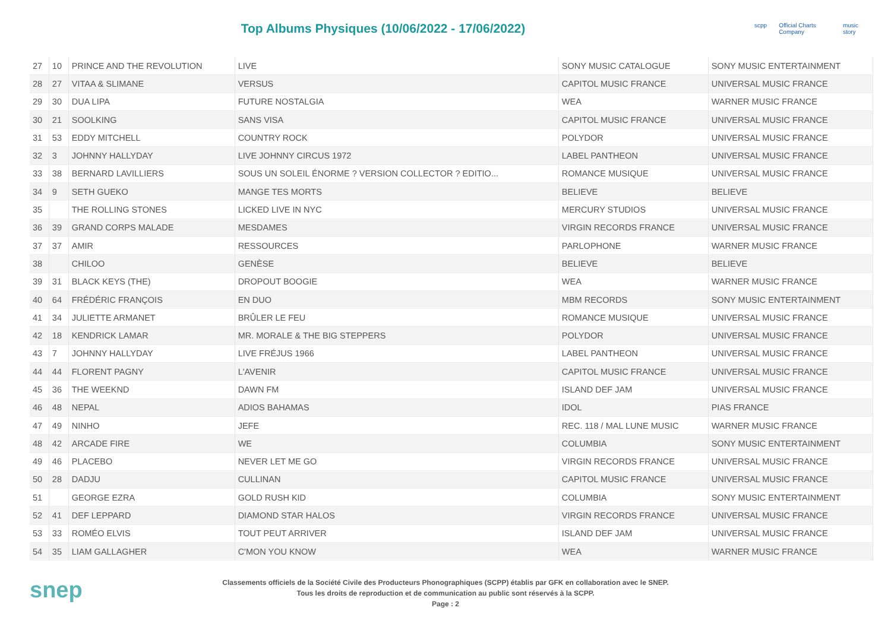Top Albums Physiques (10/06/2022 - 17/06/2022)
scpp Official Charts Company music story
| 27 | 10 | PRINCE AND THE REVOLUTION | LIVE | SONY MUSIC CATALOGUE | SONY MUSIC ENTERTAINMENT |
| 28 | 27 | VITAA & SLIMANE | VERSUS | CAPITOL MUSIC FRANCE | UNIVERSAL MUSIC FRANCE |
| 29 | 30 | DUA LIPA | FUTURE NOSTALGIA | WEA | WARNER MUSIC FRANCE |
| 30 | 21 | SOOLKING | SANS VISA | CAPITOL MUSIC FRANCE | UNIVERSAL MUSIC FRANCE |
| 31 | 53 | EDDY MITCHELL | COUNTRY ROCK | POLYDOR | UNIVERSAL MUSIC FRANCE |
| 32 | 3 | JOHNNY HALLYDAY | LIVE JOHNNY CIRCUS 1972 | LABEL PANTHEON | UNIVERSAL MUSIC FRANCE |
| 33 | 38 | BERNARD LAVILLIERS | SOUS UN SOLEIL ÉNORME ? VERSION COLLECTOR ? EDITIO... | ROMANCE MUSIQUE | UNIVERSAL MUSIC FRANCE |
| 34 | 9 | SETH GUEKO | MANGE TES MORTS | BELIEVE | BELIEVE |
| 35 | | THE ROLLING STONES | LICKED LIVE IN NYC | MERCURY STUDIOS | UNIVERSAL MUSIC FRANCE |
| 36 | 39 | GRAND CORPS MALADE | MESDAMES | VIRGIN RECORDS FRANCE | UNIVERSAL MUSIC FRANCE |
| 37 | 37 | AMIR | RESSOURCES | PARLOPHONE | WARNER MUSIC FRANCE |
| 38 | | CHILOO | GENÈSE | BELIEVE | BELIEVE |
| 39 | 31 | BLACK KEYS (THE) | DROPOUT BOOGIE | WEA | WARNER MUSIC FRANCE |
| 40 | 64 | FRÉDÉRIC FRANÇOIS | EN DUO | MBM RECORDS | SONY MUSIC ENTERTAINMENT |
| 41 | 34 | JULIETTE ARMANET | BRÛLER LE FEU | ROMANCE MUSIQUE | UNIVERSAL MUSIC FRANCE |
| 42 | 18 | KENDRICK LAMAR | MR. MORALE & THE BIG STEPPERS | POLYDOR | UNIVERSAL MUSIC FRANCE |
| 43 | 7 | JOHNNY HALLYDAY | LIVE FRÉJUS 1966 | LABEL PANTHEON | UNIVERSAL MUSIC FRANCE |
| 44 | 44 | FLORENT PAGNY | L'AVENIR | CAPITOL MUSIC FRANCE | UNIVERSAL MUSIC FRANCE |
| 45 | 36 | THE WEEKND | DAWN FM | ISLAND DEF JAM | UNIVERSAL MUSIC FRANCE |
| 46 | 48 | NEPAL | ADIOS BAHAMAS | IDOL | PIAS FRANCE |
| 47 | 49 | NINHO | JEFE | REC. 118 / MAL LUNE MUSIC | WARNER MUSIC FRANCE |
| 48 | 42 | ARCADE FIRE | WE | COLUMBIA | SONY MUSIC ENTERTAINMENT |
| 49 | 46 | PLACEBO | NEVER LET ME GO | VIRGIN RECORDS FRANCE | UNIVERSAL MUSIC FRANCE |
| 50 | 28 | DADJU | CULLINAN | CAPITOL MUSIC FRANCE | UNIVERSAL MUSIC FRANCE |
| 51 | | GEORGE EZRA | GOLD RUSH KID | COLUMBIA | SONY MUSIC ENTERTAINMENT |
| 52 | 41 | DEF LEPPARD | DIAMOND STAR HALOS | VIRGIN RECORDS FRANCE | UNIVERSAL MUSIC FRANCE |
| 53 | 33 | ROMÉO ELVIS | TOUT PEUT ARRIVER | ISLAND DEF JAM | UNIVERSAL MUSIC FRANCE |
| 54 | 35 | LIAM GALLAGHER | C'MON YOU KNOW | WEA | WARNER MUSIC FRANCE |
snep
Classements officiels de la Société Civile des Producteurs Phonographiques (SCPP) établis par GFK en collaboration avec le SNEP.
Tous les droits de reproduction et de communication au public sont réservés à la SCPP.
Page : 2